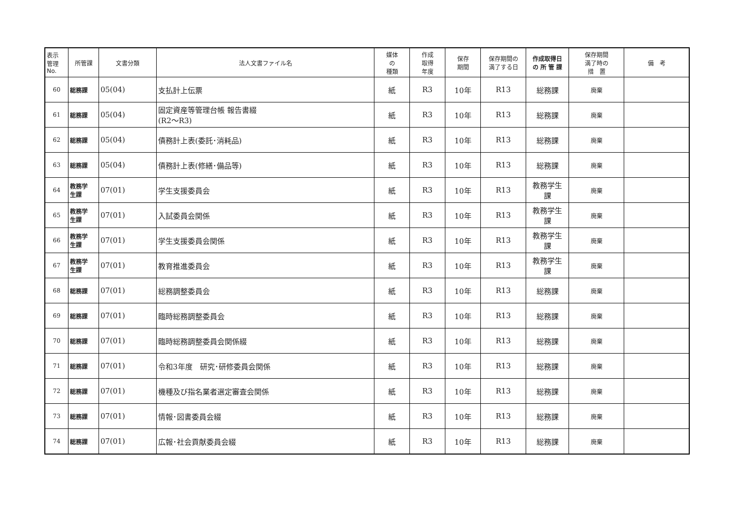| 表示 管理 No. | 所管課 | 文書分類 | 法人文書ファイル名 | 媒体 の 種類 | 作成 取得 年度 | 保存 期間 | 保存期間の 満了する日 | 作成取得日 の 所 管 課 | 保存期間 満了時の 措 置 | 備 考 |
| --- | --- | --- | --- | --- | --- | --- | --- | --- | --- | --- |
| 60 | 総務課 | 05(04) | 支払計上伝票 | 紙 | R3 | 10年 | R13 | 総務課 | 廃棄 | |
| 61 | 総務課 | 05(04) | 固定資産等管理台帳 報告書綴 (R2～R3) | 紙 | R3 | 10年 | R13 | 総務課 | 廃棄 | |
| 62 | 総務課 | 05(04) | 債務計上表(委託･消耗品) | 紙 | R3 | 10年 | R13 | 総務課 | 廃棄 | |
| 63 | 総務課 | 05(04) | 債務計上表(修繕･備品等) | 紙 | R3 | 10年 | R13 | 総務課 | 廃棄 | |
| 64 | 教務学 生課 | 07(01) | 学生支援委員会 | 紙 | R3 | 10年 | R13 | 教務学生 課 | 廃棄 | |
| 65 | 教務学 生課 | 07(01) | 入試委員会関係 | 紙 | R3 | 10年 | R13 | 教務学生 課 | 廃棄 | |
| 66 | 教務学 生課 | 07(01) | 学生支援委員会関係 | 紙 | R3 | 10年 | R13 | 教務学生 課 | 廃棄 | |
| 67 | 教務学 生課 | 07(01) | 教育推進委員会 | 紙 | R3 | 10年 | R13 | 教務学生 課 | 廃棄 | |
| 68 | 総務課 | 07(01) | 総務調整委員会 | 紙 | R3 | 10年 | R13 | 総務課 | 廃棄 | |
| 69 | 総務課 | 07(01) | 臨時総務調整委員会 | 紙 | R3 | 10年 | R13 | 総務課 | 廃棄 | |
| 70 | 総務課 | 07(01) | 臨時総務調整委員会関係綴 | 紙 | R3 | 10年 | R13 | 総務課 | 廃棄 | |
| 71 | 総務課 | 07(01) | 令和3年度 研究･研修委員会関係 | 紙 | R3 | 10年 | R13 | 総務課 | 廃棄 | |
| 72 | 総務課 | 07(01) | 機種及び指名業者選定審査会関係 | 紙 | R3 | 10年 | R13 | 総務課 | 廃棄 | |
| 73 | 総務課 | 07(01) | 情報･図書委員会綴 | 紙 | R3 | 10年 | R13 | 総務課 | 廃棄 | |
| 74 | 総務課 | 07(01) | 広報･社会貢献委員会綴 | 紙 | R3 | 10年 | R13 | 総務課 | 廃棄 | |